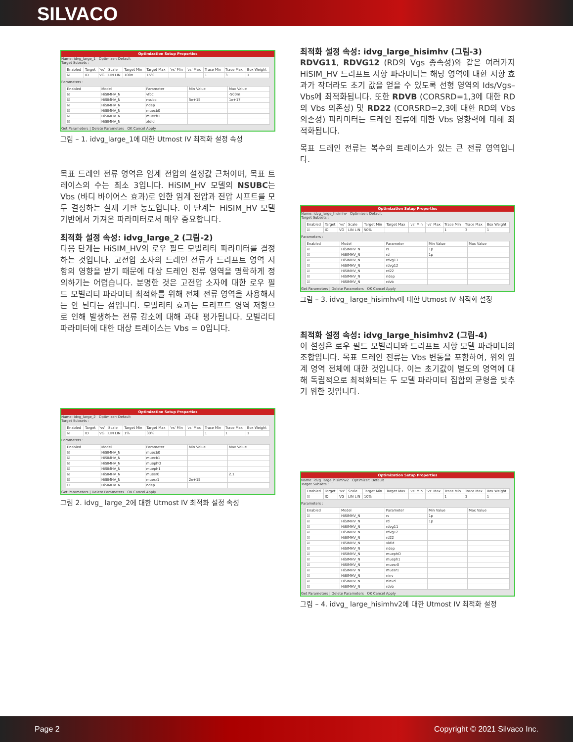SILVACO
Optimization Setup Properties
Name: idvg_large_1 Optimizer: Default
Target Subsets :
| Enabled | Target | 'vs' | Scale | Target Min | Target Max | 'vs' Min | 'vs' Max | Trace Min | Trace Max | Box Weight |
| --- | --- | --- | --- | --- | --- | --- | --- | --- | --- | --- |
| ☑ | ID | VG | LIN LIN | 100n | 15% | | | 1 | 3 | 1 |
Parameters :
| Enabled | Model | Parameter | Min Value | Max Value |
| --- | --- | --- | --- | --- |
| ☑ | HiSIMHV_N | vfbc | | -500m |
| ☑ | HiSIMHV_N | nsubc | 5e+15 | 1e+17 |
| ☑ | HiSIMHV_N | ndep | | |
| ☑ | HiSIMHV_N | muecb0 | | |
| ☑ | HiSIMHV_N | muecb1 | | |
| ☑ | HiSIMHV_N | xldld | | |
Get Parameters | Delete Parameters OK Cancel Apply
그림 – 1. idvg_large_1에 대한 Utmost IV 최적화 설정 속성
목표 드레인 전류 영역은 임계 전압의 설정값 근처이며, 목표 트레이스의 수는 최소 3입니다. HiSIM_HV 모델의 NSUBC는 Vbs (바디 바이어스 효과)로 인한 임계 전압과 전압 시프트를 모두 결정하는 실제 기판 농도입니다. 이 단계는 HiSIM_HV 모델 기반에서 가져온 파라미터로서 매우 중요합니다.
최적화 설정 속성: idvg_large_2 (그림-2)
다음 단계는 HiSIM_HV의 로우 필드 모빌리티 파라미터를 결정하는 것입니다. 고전압 소자의 드레인 전류가 드리프트 영역 저항의 영향을 받기 때문에 대상 드레인 전류 영역을 명확하게 정의하기는 어렵습니다. 분명한 것은 고전압 소자에 대한 로우 필드 모빌리티 파라미터 최적화를 위해 전체 전류 영역을 사용해서는 안 된다는 점입니다. 모빌리티 효과는 드리프트 영역 저항으로 인해 발생하는 전류 감소에 대해 과대 평가됩니다. 모빌리티 파라미터에 대한 대상 트레이스는 Vbs = 0입니다.
Optimization Setup Properties
Name: idvg_large_2 Optimizer: Default
Target Subsets :
| Enabled | Target | 'vs' | Scale | Target Min | Target Max | 'vs' Min | 'vs' Max | Trace Min | Trace Max | Box Weight |
| --- | --- | --- | --- | --- | --- | --- | --- | --- | --- | --- |
| ☑ | ID | VG | LIN LIN | 1% | 30% | | | 1 | 1 | 1 |
Parameters :
| Enabled | Model | Parameter | Min Value | Max Value |
| --- | --- | --- | --- | --- |
| ☑ | HiSIMHV_N | muecb0 | | |
| ☑ | HiSIMHV_N | muecb1 | | |
| ☑ | HiSIMHV_N | muephO | | |
| ☑ | HiSIMHV_N | mueph1 | | |
| ☑ | HiSIMHV_N | muesr0 | | 2.1 |
| ☑ | HiSIMHV_N | muesr1 | 2e+15 | |
| ☐ | HiSIMHV_N | ndep | | |
Get Parameters | Delete Parameters OK Cancel Apply
그림 2. idvg_ large_2에 대한 Utmost IV 최적화 설정 속성
최적화 설정 속성: idvg_large_hisimhv (그림-3)
RDVG11, RDVG12 (RD의 Vgs 종속성)와 같은 여러가지 HiSIM_HV 드리프트 저항 파라미터는 해당 영역에 대한 저항 효과가 작더라도 초기 값을 얻을 수 있도록 선형 영역의 Ids/Vgs–Vbs에 최적화됩니다. 또한 RDVB (CORSRD=1,3에 대한 RD의 Vbs 의존성) 및 RD22 (CORSRD=2,3에 대한 RD의 Vbs 의존성) 파라미터는 드레인 전류에 대한 Vbs 영향력에 대해 최적화됩니다.
목표 드레인 전류는 복수의 트레이스가 있는 큰 전류 영역입니다.
Optimization Setup Properties
Name: idvg_large_hisimhv Optimizer: Default
Target Subsets :
| Enabled | Target | 'vs' | Scale | Target Min | Target Max | 'vs' Min | 'vs' Max | Trace Min | Trace Max | Box Weight |
| --- | --- | --- | --- | --- | --- | --- | --- | --- | --- | --- |
| ☑ | ID | VG | LIN LIN | 50% | | | | 1 | 3 | 1 |
Parameters :
| Enabled | Model | Parameter | Min Value | Max Value |
| --- | --- | --- | --- | --- |
| ☑ | HiSIMHV_N | rs | 1p | |
| ☑ | HiSIMHV_N | rd | 1p | |
| ☑ | HiSIMHV_N | rdvg11 | | |
| ☑ | HiSIMHV_N | rdvg12 | | |
| ☑ | HiSIMHV_N | rd22 | | |
| ☑ | HiSIMHV_N | ndep | | |
| ☑ | HiSIMHV_N | rdvb | | |
Get Parameters | Delete Parameters OK Cancel Apply
그림 – 3. idvg_ large_hisimhv에 대한 Utmost IV 최적화 설정
최적화 설정 속성: idvg_large_hisimhv2 (그림-4)
이 설정은 로우 필드 모빌리티와 드리프트 저항 모델 파라미터의 조합입니다. 목표 드레인 전류는 Vbs 변동을 포함하여, 위의 임계 영역 전체에 대한 것입니다. 이는 초기값이 별도의 영역에 대해 독립적으로 최적화되는 두 모델 파라미터 집합의 균형을 맞추기 위한 것입니다.
Optimization Setup Properties
Name: idvg_large_hisimhv2 Optimizer: Default
Target Subsets :
| Enabled | Target | 'vs' | Scale | Target Min | Target Max | 'vs' Min | 'vs' Max | Trace Min | Trace Max | Box Weight |
| --- | --- | --- | --- | --- | --- | --- | --- | --- | --- | --- |
| ☑ | ID | VG | LIN LIN | 10% | | | | 1 | 3 | 1 |
Parameters :
| Enabled | Model | Parameter | Min Value | Max Value |
| --- | --- | --- | --- | --- |
| ☑ | HiSIMHV_N | rs | 1p | |
| ☑ | HiSIMHV_N | rd | 1p | |
| ☑ | HiSIMHV_N | rdvg11 | | |
| ☑ | HiSIMHV_N | rdvg12 | | |
| ☑ | HiSIMHV_N | rd22 | | |
| ☑ | HiSIMHV_N | xldld | | |
| ☑ | HiSIMHV_N | ndep | | |
| ☑ | HiSIMHV_N | muephO | | |
| ☑ | HiSIMHV_N | mueph1 | | |
| ☑ | HiSIMHV_N | muesr0 | | |
| ☑ | HiSIMHV_N | muesr1 | | |
| ☑ | HiSIMHV_N | ninv | | |
| ☑ | HiSIMHV_N | ninvd | | |
| ☑ | HiSIMHV_N | rdvb | | |
Get Parameters | Delete Parameters OK Cancel Apply
그림 – 4. idvg_ large_hisimhv2에 대한 Utmost IV 최적화 설정
Page 2 Copyright © 2021 Silvaco Inc.